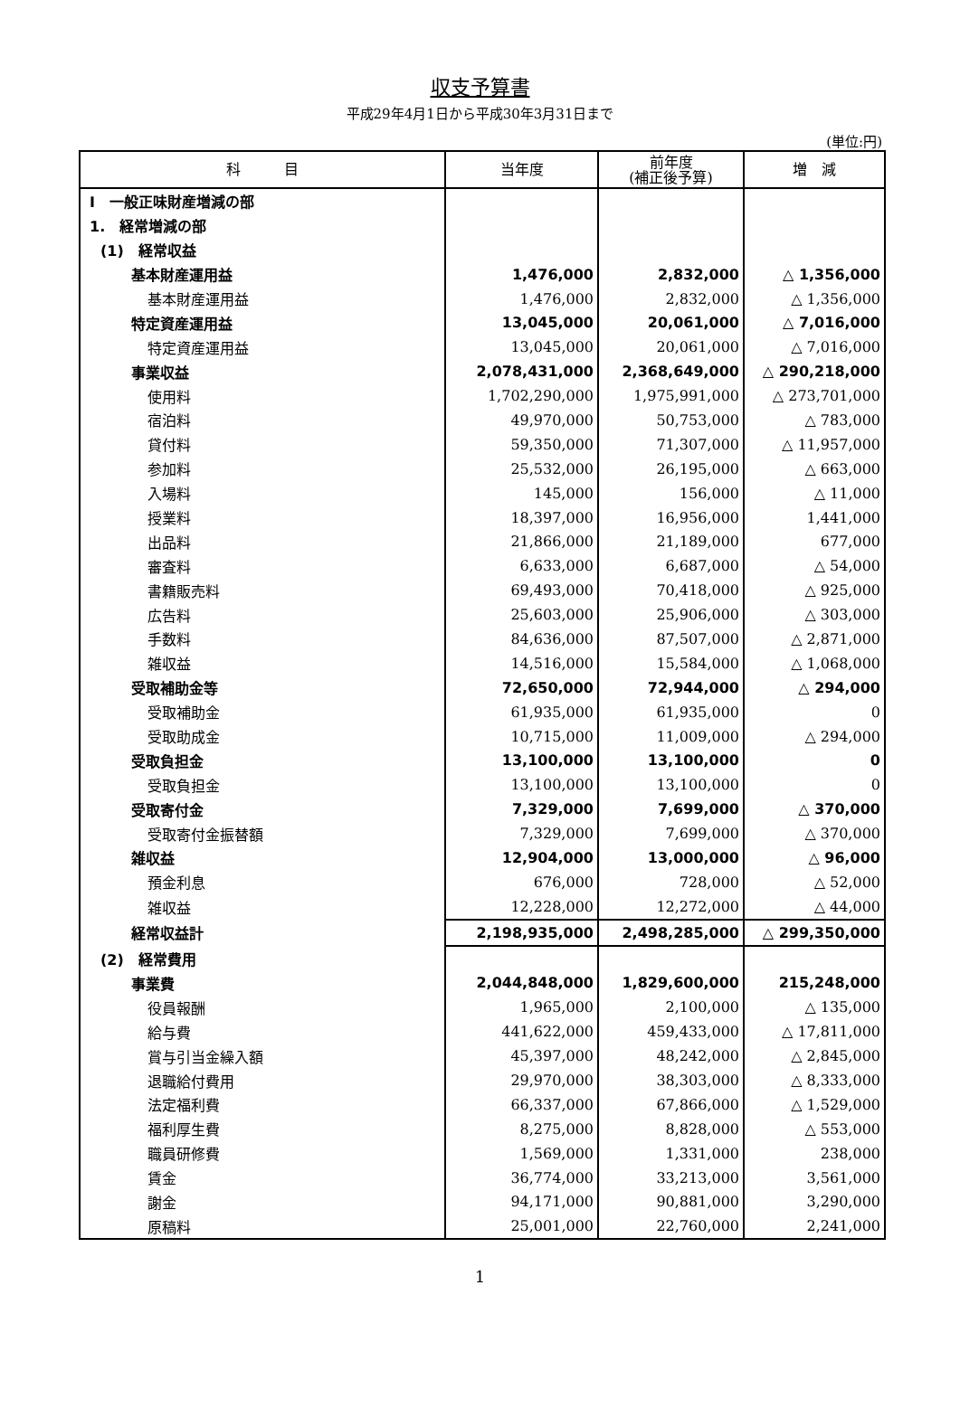収支予算書
平成29年4月1日から平成30年3月31日まで
(単位:円)
| 科 目 | 当年度 | 前年度 (補正後予算) | 増 減 |
| --- | --- | --- | --- |
| Ⅰ 一般正味財産増減の部 | | | |
| 1. 経常増減の部 | | | |
| (1) 経常収益 | | | |
| 基本財産運用益 | 1,476,000 | 2,832,000 | △ 1,356,000 |
| 基本財産運用益 | 1,476,000 | 2,832,000 | △ 1,356,000 |
| 特定資産運用益 | 13,045,000 | 20,061,000 | △ 7,016,000 |
| 特定資産運用益 | 13,045,000 | 20,061,000 | △ 7,016,000 |
| 事業収益 | 2,078,431,000 | 2,368,649,000 | △ 290,218,000 |
| 使用料 | 1,702,290,000 | 1,975,991,000 | △ 273,701,000 |
| 宿泊料 | 49,970,000 | 50,753,000 | △ 783,000 |
| 貸付料 | 59,350,000 | 71,307,000 | △ 11,957,000 |
| 参加料 | 25,532,000 | 26,195,000 | △ 663,000 |
| 入場料 | 145,000 | 156,000 | △ 11,000 |
| 授業料 | 18,397,000 | 16,956,000 | 1,441,000 |
| 出品料 | 21,866,000 | 21,189,000 | 677,000 |
| 審査料 | 6,633,000 | 6,687,000 | △ 54,000 |
| 書籍販売料 | 69,493,000 | 70,418,000 | △ 925,000 |
| 広告料 | 25,603,000 | 25,906,000 | △ 303,000 |
| 手数料 | 84,636,000 | 87,507,000 | △ 2,871,000 |
| 雑収益 | 14,516,000 | 15,584,000 | △ 1,068,000 |
| 受取補助金等 | 72,650,000 | 72,944,000 | △ 294,000 |
| 受取補助金 | 61,935,000 | 61,935,000 | 0 |
| 受取助成金 | 10,715,000 | 11,009,000 | △ 294,000 |
| 受取負担金 | 13,100,000 | 13,100,000 | 0 |
| 受取負担金 | 13,100,000 | 13,100,000 | 0 |
| 受取寄付金 | 7,329,000 | 7,699,000 | △ 370,000 |
| 受取寄付金振替額 | 7,329,000 | 7,699,000 | △ 370,000 |
| 雑収益 | 12,904,000 | 13,000,000 | △ 96,000 |
| 預金利息 | 676,000 | 728,000 | △ 52,000 |
| 雑収益 | 12,228,000 | 12,272,000 | △ 44,000 |
| 経常収益計 | 2,198,935,000 | 2,498,285,000 | △ 299,350,000 |
| (2) 経常費用 | | | |
| 事業費 | 2,044,848,000 | 1,829,600,000 | 215,248,000 |
| 役員報酬 | 1,965,000 | 2,100,000 | △ 135,000 |
| 給与費 | 441,622,000 | 459,433,000 | △ 17,811,000 |
| 賞与引当金繰入額 | 45,397,000 | 48,242,000 | △ 2,845,000 |
| 退職給付費用 | 29,970,000 | 38,303,000 | △ 8,333,000 |
| 法定福利費 | 66,337,000 | 67,866,000 | △ 1,529,000 |
| 福利厚生費 | 8,275,000 | 8,828,000 | △ 553,000 |
| 職員研修費 | 1,569,000 | 1,331,000 | 238,000 |
| 賃金 | 36,774,000 | 33,213,000 | 3,561,000 |
| 謝金 | 94,171,000 | 90,881,000 | 3,290,000 |
| 原稿料 | 25,001,000 | 22,760,000 | 2,241,000 |
1